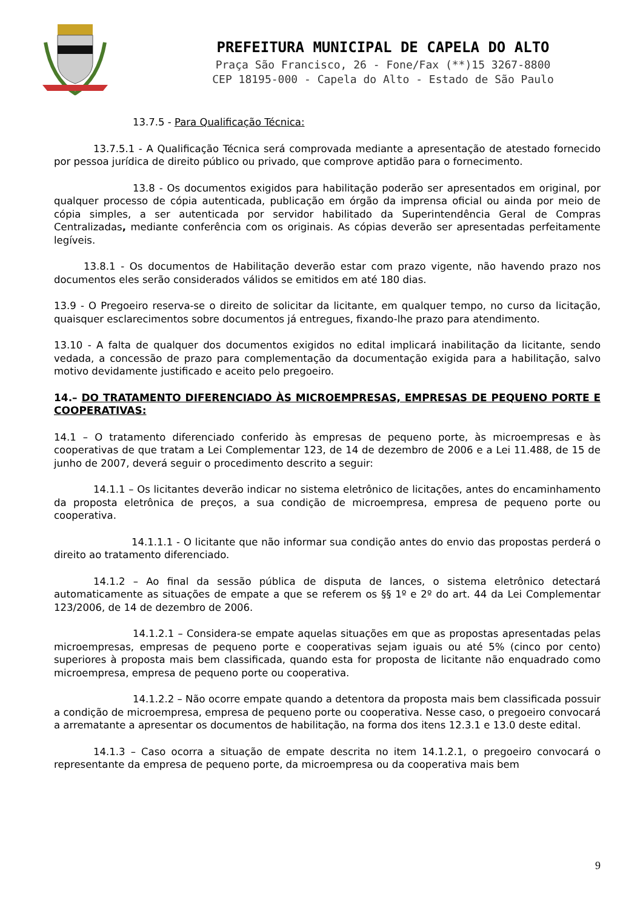PREFEITURA MUNICIPAL DE CAPELA DO ALTO
Praça São Francisco, 26 - Fone/Fax (**)15 3267-8800
CEP 18195-000 - Capela do Alto - Estado de São Paulo
13.7.5 - Para Qualificação Técnica:
13.7.5.1 - A Qualificação Técnica será comprovada mediante a apresentação de atestado fornecido por pessoa jurídica de direito público ou privado, que comprove aptidão para o fornecimento.
13.8 - Os documentos exigidos para habilitação poderão ser apresentados em original, por qualquer processo de cópia autenticada, publicação em órgão da imprensa oficial ou ainda por meio de cópia simples, a ser autenticada por servidor habilitado da Superintendência Geral de Compras Centralizadas, mediante conferência com os originais. As cópias deverão ser apresentadas perfeitamente legíveis.
13.8.1 - Os documentos de Habilitação deverão estar com prazo vigente, não havendo prazo nos documentos eles serão considerados válidos se emitidos em até 180 dias.
13.9 - O Pregoeiro reserva-se o direito de solicitar da licitante, em qualquer tempo, no curso da licitação, quaisquer esclarecimentos sobre documentos já entregues, fixando-lhe prazo para atendimento.
13.10 - A falta de qualquer dos documentos exigidos no edital implicará inabilitação da licitante, sendo vedada, a concessão de prazo para complementação da documentação exigida para a habilitação, salvo motivo devidamente justificado e aceito pelo pregoeiro.
14.– DO TRATAMENTO DIFERENCIADO ÀS MICROEMPRESAS, EMPRESAS DE PEQUENO PORTE E COOPERATIVAS:
14.1 – O tratamento diferenciado conferido às empresas de pequeno porte, às microempresas e às cooperativas de que tratam a Lei Complementar 123, de 14 de dezembro de 2006 e a Lei 11.488, de 15 de junho de 2007, deverá seguir o procedimento descrito a seguir:
14.1.1 – Os licitantes deverão indicar no sistema eletrônico de licitações, antes do encaminhamento da proposta eletrônica de preços, a sua condição de microempresa, empresa de pequeno porte ou cooperativa.
14.1.1.1 - O licitante que não informar sua condição antes do envio das propostas perderá o direito ao tratamento diferenciado.
14.1.2 – Ao final da sessão pública de disputa de lances, o sistema eletrônico detectará automaticamente as situações de empate a que se referem os §§ 1º e 2º do art. 44 da Lei Complementar 123/2006, de 14 de dezembro de 2006.
14.1.2.1 – Considera-se empate aquelas situações em que as propostas apresentadas pelas microempresas, empresas de pequeno porte e cooperativas sejam iguais ou até 5% (cinco por cento) superiores à proposta mais bem classificada, quando esta for proposta de licitante não enquadrado como microempresa, empresa de pequeno porte ou cooperativa.
14.1.2.2 – Não ocorre empate quando a detentora da proposta mais bem classificada possuir a condição de microempresa, empresa de pequeno porte ou cooperativa. Nesse caso, o pregoeiro convocará a arrematante a apresentar os documentos de habilitação, na forma dos itens 12.3.1 e 13.0 deste edital.
14.1.3 – Caso ocorra a situação de empate descrita no item 14.1.2.1, o pregoeiro convocará o representante da empresa de pequeno porte, da microempresa ou da cooperativa mais bem
9